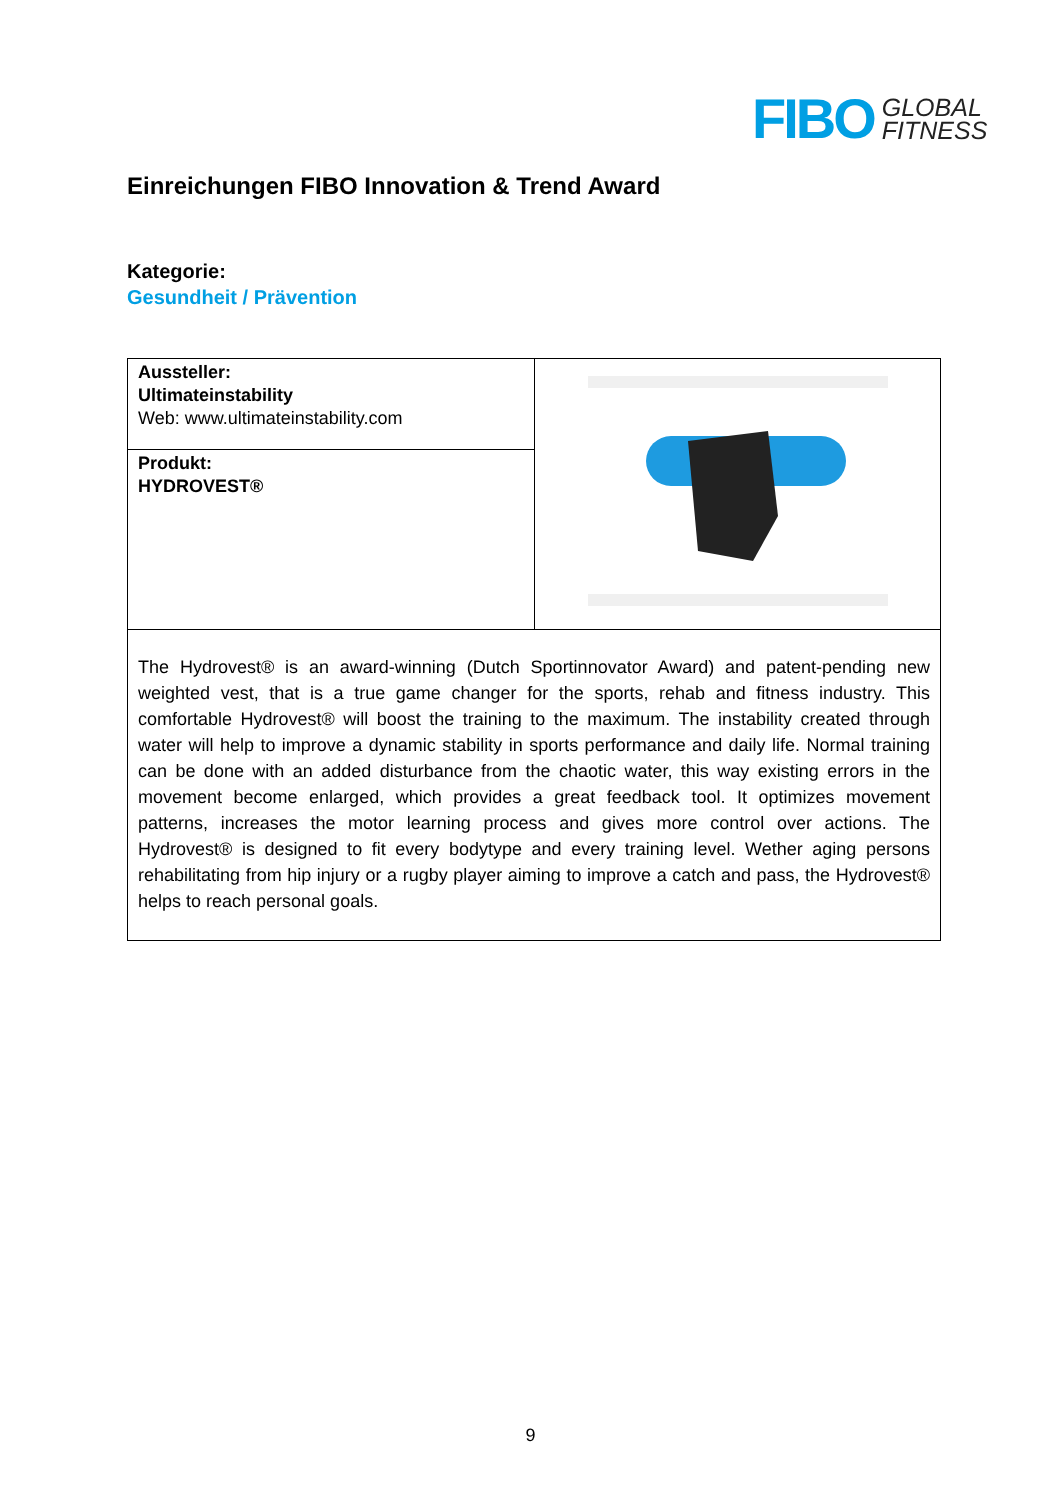FIBO GLOBAL
FITNESS
Einreichungen FIBO Innovation & Trend Award
Kategorie:
Gesundheit / Prävention
| Aussteller: Ultimateinstability Web: www.ultimateinstability.com | |
| Produkt: HYDROVEST® | |
| The Hydrovest® is an award-winning (Dutch Sportinnovator Award) and patent-pending new weighted vest, that is a true game changer for the sports, rehab and fitness industry. This comfortable Hydrovest® will boost the training to the maximum. The instability created through water will help to improve a dynamic stability in sports performance and daily life. Normal training can be done with an added disturbance from the chaotic water, this way existing errors in the movement become enlarged, which provides a great feedback tool. It optimizes movement patterns, increases the motor learning process and gives more control over actions. The Hydrovest® is designed to fit every bodytype and every training level. Wether aging persons rehabilitating from hip injury or a rugby player aiming to improve a catch and pass, the Hydrovest® helps to reach personal goals. | |
9